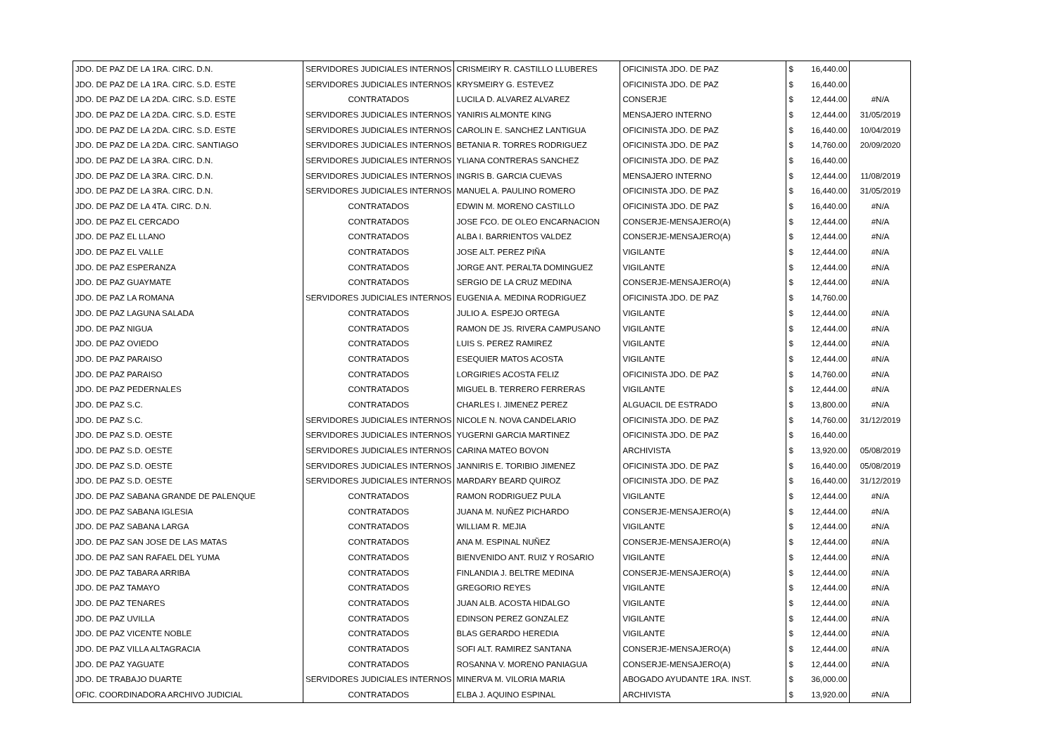| JDO. DE PAZ DE LA 1RA. CIRC. D.N. | SERVIDORES JUDICIALES INTERNOS | CRISMEIRY R. CASTILLO LLUBERES | OFICINISTA JDO. DE PAZ | $ | 16,440.00 | |
| JDO. DE PAZ DE LA 1RA. CIRC. S.D. ESTE | SERVIDORES JUDICIALES INTERNOS | KRYSMEIRY G. ESTEVEZ | OFICINISTA JDO. DE PAZ | $ | 16,440.00 | |
| JDO. DE PAZ DE LA 2DA. CIRC. S.D. ESTE | CONTRATADOS | LUCILA D. ALVAREZ ALVAREZ | CONSERJE | $ | 12,444.00 | #N/A |
| JDO. DE PAZ DE LA 2DA. CIRC. S.D. ESTE | SERVIDORES JUDICIALES INTERNOS | YANIRIS ALMONTE KING | MENSAJERO INTERNO | $ | 12,444.00 | 31/05/2019 |
| JDO. DE PAZ DE LA 2DA. CIRC. S.D. ESTE | SERVIDORES JUDICIALES INTERNOS | CAROLIN E. SANCHEZ LANTIGUA | OFICINISTA JDO. DE PAZ | $ | 16,440.00 | 10/04/2019 |
| JDO. DE PAZ DE LA 2DA. CIRC. SANTIAGO | SERVIDORES JUDICIALES INTERNOS | BETANIA R. TORRES RODRIGUEZ | OFICINISTA JDO. DE PAZ | $ | 14,760.00 | 20/09/2020 |
| JDO. DE PAZ DE LA 3RA. CIRC. D.N. | SERVIDORES JUDICIALES INTERNOS | YLIANA CONTRERAS SANCHEZ | OFICINISTA JDO. DE PAZ | $ | 16,440.00 | |
| JDO. DE PAZ DE LA 3RA. CIRC. D.N. | SERVIDORES JUDICIALES INTERNOS | INGRIS B. GARCIA CUEVAS | MENSAJERO INTERNO | $ | 12,444.00 | 11/08/2019 |
| JDO. DE PAZ DE LA 3RA. CIRC. D.N. | SERVIDORES JUDICIALES INTERNOS | MANUEL A. PAULINO ROMERO | OFICINISTA JDO. DE PAZ | $ | 16,440.00 | 31/05/2019 |
| JDO. DE PAZ DE LA 4TA. CIRC. D.N. | CONTRATADOS | EDWIN M. MORENO CASTILLO | OFICINISTA JDO. DE PAZ | $ | 16,440.00 | #N/A |
| JDO. DE PAZ EL CERCADO | CONTRATADOS | JOSE FCO. DE OLEO ENCARNACION | CONSERJE-MENSAJERO(A) | $ | 12,444.00 | #N/A |
| JDO. DE PAZ EL LLANO | CONTRATADOS | ALBA I. BARRIENTOS VALDEZ | CONSERJE-MENSAJERO(A) | $ | 12,444.00 | #N/A |
| JDO. DE PAZ EL VALLE | CONTRATADOS | JOSE ALT. PEREZ PIÑA | VIGILANTE | $ | 12,444.00 | #N/A |
| JDO. DE PAZ ESPERANZA | CONTRATADOS | JORGE ANT. PERALTA DOMINGUEZ | VIGILANTE | $ | 12,444.00 | #N/A |
| JDO. DE PAZ GUAYMATE | CONTRATADOS | SERGIO DE LA CRUZ MEDINA | CONSERJE-MENSAJERO(A) | $ | 12,444.00 | #N/A |
| JDO. DE PAZ LA ROMANA | SERVIDORES JUDICIALES INTERNOS | EUGENIA A. MEDINA RODRIGUEZ | OFICINISTA JDO. DE PAZ | $ | 14,760.00 | |
| JDO. DE PAZ LAGUNA SALADA | CONTRATADOS | JULIO A. ESPEJO ORTEGA | VIGILANTE | $ | 12,444.00 | #N/A |
| JDO. DE PAZ NIGUA | CONTRATADOS | RAMON DE JS. RIVERA CAMPUSANO | VIGILANTE | $ | 12,444.00 | #N/A |
| JDO. DE PAZ OVIEDO | CONTRATADOS | LUIS S. PEREZ RAMIREZ | VIGILANTE | $ | 12,444.00 | #N/A |
| JDO. DE PAZ PARAISO | CONTRATADOS | ESEQUIER MATOS ACOSTA | VIGILANTE | $ | 12,444.00 | #N/A |
| JDO. DE PAZ PARAISO | CONTRATADOS | LORGIRIES ACOSTA FELIZ | OFICINISTA JDO. DE PAZ | $ | 14,760.00 | #N/A |
| JDO. DE PAZ PEDERNALES | CONTRATADOS | MIGUEL B. TERRERO FERRERAS | VIGILANTE | $ | 12,444.00 | #N/A |
| JDO. DE PAZ S.C. | CONTRATADOS | CHARLES I. JIMENEZ PEREZ | ALGUACIL DE ESTRADO | $ | 13,800.00 | #N/A |
| JDO. DE PAZ S.C. | SERVIDORES JUDICIALES INTERNOS | NICOLE N. NOVA CANDELARIO | OFICINISTA JDO. DE PAZ | $ | 14,760.00 | 31/12/2019 |
| JDO. DE PAZ S.D. OESTE | SERVIDORES JUDICIALES INTERNOS | YUGERNI GARCIA MARTINEZ | OFICINISTA JDO. DE PAZ | $ | 16,440.00 | |
| JDO. DE PAZ S.D. OESTE | SERVIDORES JUDICIALES INTERNOS | CARINA MATEO BOVON | ARCHIVISTA | $ | 13,920.00 | 05/08/2019 |
| JDO. DE PAZ S.D. OESTE | SERVIDORES JUDICIALES INTERNOS | JANNIRIS E. TORIBIO JIMENEZ | OFICINISTA JDO. DE PAZ | $ | 16,440.00 | 05/08/2019 |
| JDO. DE PAZ S.D. OESTE | SERVIDORES JUDICIALES INTERNOS | MARDARY BEARD QUIROZ | OFICINISTA JDO. DE PAZ | $ | 16,440.00 | 31/12/2019 |
| JDO. DE PAZ SABANA GRANDE DE PALENQUE | CONTRATADOS | RAMON RODRIGUEZ PULA | VIGILANTE | $ | 12,444.00 | #N/A |
| JDO. DE PAZ SABANA IGLESIA | CONTRATADOS | JUANA M. NUÑEZ PICHARDO | CONSERJE-MENSAJERO(A) | $ | 12,444.00 | #N/A |
| JDO. DE PAZ SABANA LARGA | CONTRATADOS | WILLIAM R. MEJIA | VIGILANTE | $ | 12,444.00 | #N/A |
| JDO. DE PAZ SAN JOSE DE LAS MATAS | CONTRATADOS | ANA M. ESPINAL NUÑEZ | CONSERJE-MENSAJERO(A) | $ | 12,444.00 | #N/A |
| JDO. DE PAZ SAN RAFAEL DEL YUMA | CONTRATADOS | BIENVENIDO ANT. RUIZ Y ROSARIO | VIGILANTE | $ | 12,444.00 | #N/A |
| JDO. DE PAZ TABARA ARRIBA | CONTRATADOS | FINLANDIA J. BELTRE MEDINA | CONSERJE-MENSAJERO(A) | $ | 12,444.00 | #N/A |
| JDO. DE PAZ TAMAYO | CONTRATADOS | GREGORIO REYES | VIGILANTE | $ | 12,444.00 | #N/A |
| JDO. DE PAZ TENARES | CONTRATADOS | JUAN ALB. ACOSTA HIDALGO | VIGILANTE | $ | 12,444.00 | #N/A |
| JDO. DE PAZ UVILLA | CONTRATADOS | EDINSON PEREZ GONZALEZ | VIGILANTE | $ | 12,444.00 | #N/A |
| JDO. DE PAZ VICENTE NOBLE | CONTRATADOS | BLAS GERARDO HEREDIA | VIGILANTE | $ | 12,444.00 | #N/A |
| JDO. DE PAZ VILLA ALTAGRACIA | CONTRATADOS | SOFI ALT. RAMIREZ SANTANA | CONSERJE-MENSAJERO(A) | $ | 12,444.00 | #N/A |
| JDO. DE PAZ YAGUATE | CONTRATADOS | ROSANNA V. MORENO PANIAGUA | CONSERJE-MENSAJERO(A) | $ | 12,444.00 | #N/A |
| JDO. DE TRABAJO DUARTE | SERVIDORES JUDICIALES INTERNOS | MINERVA M. VILORIA MARIA | ABOGADO AYUDANTE 1RA. INST. | $ | 36,000.00 | |
| OFIC. COORDINADORA ARCHIVO JUDICIAL | CONTRATADOS | ELBA J. AQUINO ESPINAL | ARCHIVISTA | $ | 13,920.00 | #N/A |